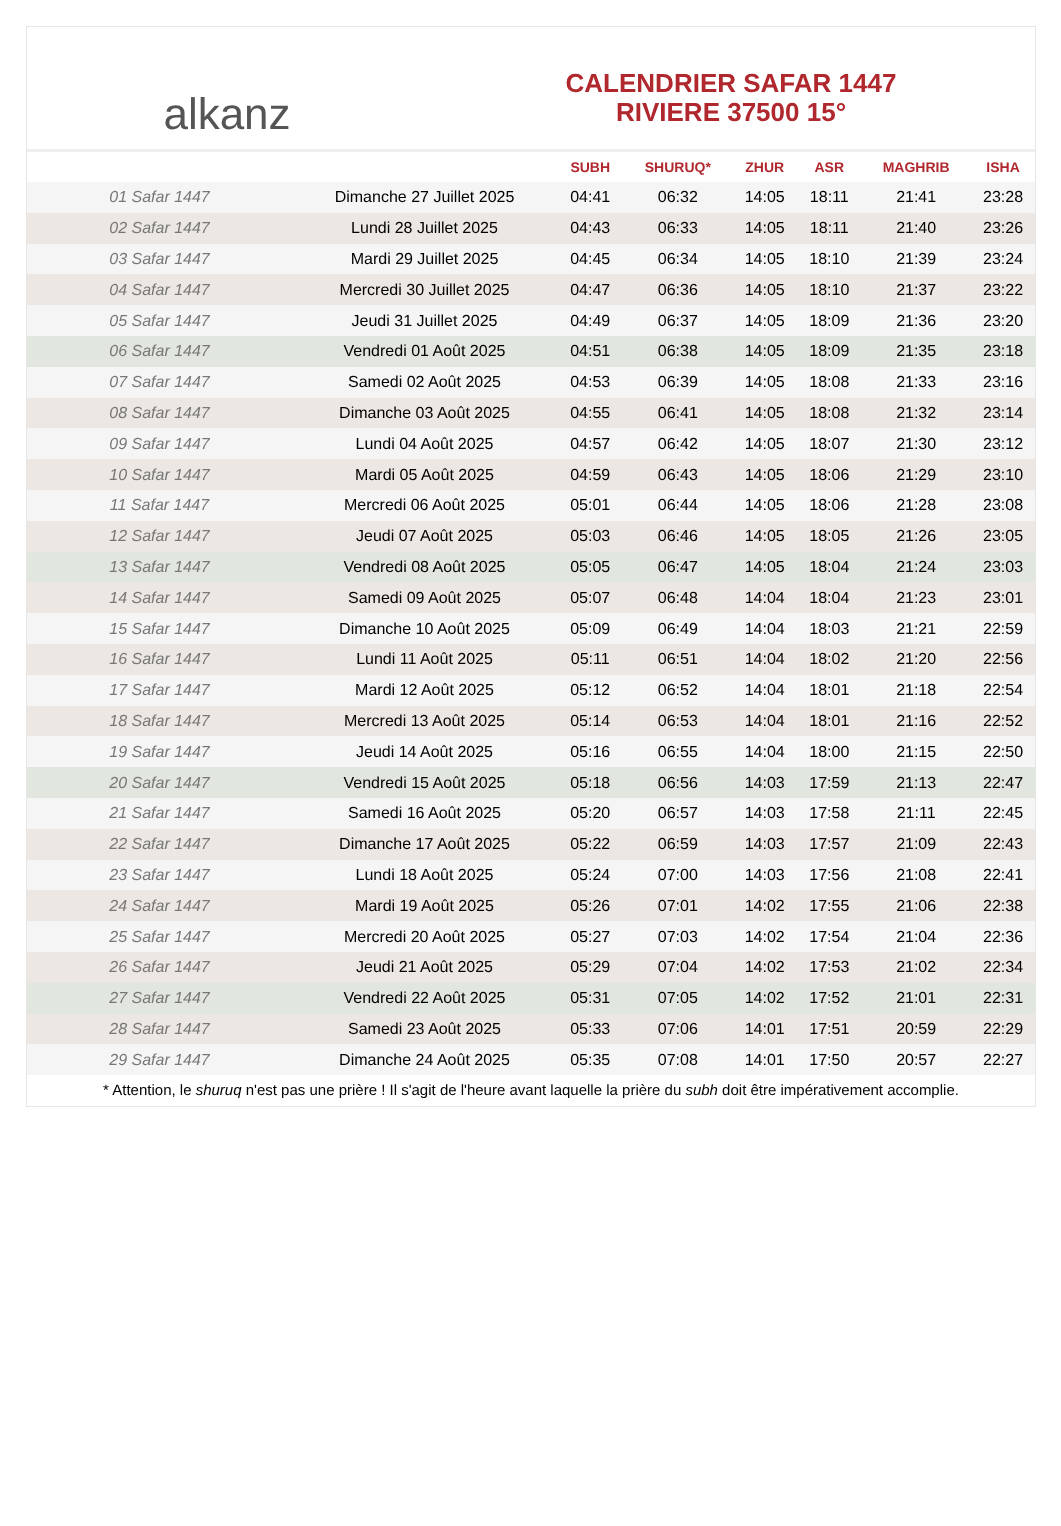alkanz
CALENDRIER SAFAR 1447
RIVIERE 37500 15°
| | | SUBH | SHURUQ* | ZHUR | ASR | MAGHRIB | ISHA |
| --- | --- | --- | --- | --- | --- | --- | --- |
| 01 Safar 1447 | Dimanche 27 Juillet 2025 | 04:41 | 06:32 | 14:05 | 18:11 | 21:41 | 23:28 |
| 02 Safar 1447 | Lundi 28 Juillet 2025 | 04:43 | 06:33 | 14:05 | 18:11 | 21:40 | 23:26 |
| 03 Safar 1447 | Mardi 29 Juillet 2025 | 04:45 | 06:34 | 14:05 | 18:10 | 21:39 | 23:24 |
| 04 Safar 1447 | Mercredi 30 Juillet 2025 | 04:47 | 06:36 | 14:05 | 18:10 | 21:37 | 23:22 |
| 05 Safar 1447 | Jeudi 31 Juillet 2025 | 04:49 | 06:37 | 14:05 | 18:09 | 21:36 | 23:20 |
| 06 Safar 1447 | Vendredi 01 Août 2025 | 04:51 | 06:38 | 14:05 | 18:09 | 21:35 | 23:18 |
| 07 Safar 1447 | Samedi 02 Août 2025 | 04:53 | 06:39 | 14:05 | 18:08 | 21:33 | 23:16 |
| 08 Safar 1447 | Dimanche 03 Août 2025 | 04:55 | 06:41 | 14:05 | 18:08 | 21:32 | 23:14 |
| 09 Safar 1447 | Lundi 04 Août 2025 | 04:57 | 06:42 | 14:05 | 18:07 | 21:30 | 23:12 |
| 10 Safar 1447 | Mardi 05 Août 2025 | 04:59 | 06:43 | 14:05 | 18:06 | 21:29 | 23:10 |
| 11 Safar 1447 | Mercredi 06 Août 2025 | 05:01 | 06:44 | 14:05 | 18:06 | 21:28 | 23:08 |
| 12 Safar 1447 | Jeudi 07 Août 2025 | 05:03 | 06:46 | 14:05 | 18:05 | 21:26 | 23:05 |
| 13 Safar 1447 | Vendredi 08 Août 2025 | 05:05 | 06:47 | 14:05 | 18:04 | 21:24 | 23:03 |
| 14 Safar 1447 | Samedi 09 Août 2025 | 05:07 | 06:48 | 14:04 | 18:04 | 21:23 | 23:01 |
| 15 Safar 1447 | Dimanche 10 Août 2025 | 05:09 | 06:49 | 14:04 | 18:03 | 21:21 | 22:59 |
| 16 Safar 1447 | Lundi 11 Août 2025 | 05:11 | 06:51 | 14:04 | 18:02 | 21:20 | 22:56 |
| 17 Safar 1447 | Mardi 12 Août 2025 | 05:12 | 06:52 | 14:04 | 18:01 | 21:18 | 22:54 |
| 18 Safar 1447 | Mercredi 13 Août 2025 | 05:14 | 06:53 | 14:04 | 18:01 | 21:16 | 22:52 |
| 19 Safar 1447 | Jeudi 14 Août 2025 | 05:16 | 06:55 | 14:04 | 18:00 | 21:15 | 22:50 |
| 20 Safar 1447 | Vendredi 15 Août 2025 | 05:18 | 06:56 | 14:03 | 17:59 | 21:13 | 22:47 |
| 21 Safar 1447 | Samedi 16 Août 2025 | 05:20 | 06:57 | 14:03 | 17:58 | 21:11 | 22:45 |
| 22 Safar 1447 | Dimanche 17 Août 2025 | 05:22 | 06:59 | 14:03 | 17:57 | 21:09 | 22:43 |
| 23 Safar 1447 | Lundi 18 Août 2025 | 05:24 | 07:00 | 14:03 | 17:56 | 21:08 | 22:41 |
| 24 Safar 1447 | Mardi 19 Août 2025 | 05:26 | 07:01 | 14:02 | 17:55 | 21:06 | 22:38 |
| 25 Safar 1447 | Mercredi 20 Août 2025 | 05:27 | 07:03 | 14:02 | 17:54 | 21:04 | 22:36 |
| 26 Safar 1447 | Jeudi 21 Août 2025 | 05:29 | 07:04 | 14:02 | 17:53 | 21:02 | 22:34 |
| 27 Safar 1447 | Vendredi 22 Août 2025 | 05:31 | 07:05 | 14:02 | 17:52 | 21:01 | 22:31 |
| 28 Safar 1447 | Samedi 23 Août 2025 | 05:33 | 07:06 | 14:01 | 17:51 | 20:59 | 22:29 |
| 29 Safar 1447 | Dimanche 24 Août 2025 | 05:35 | 07:08 | 14:01 | 17:50 | 20:57 | 22:27 |
* Attention, le shuruq n'est pas une prière ! Il s'agit de l'heure avant laquelle la prière du subh doit être impérativement accomplie.